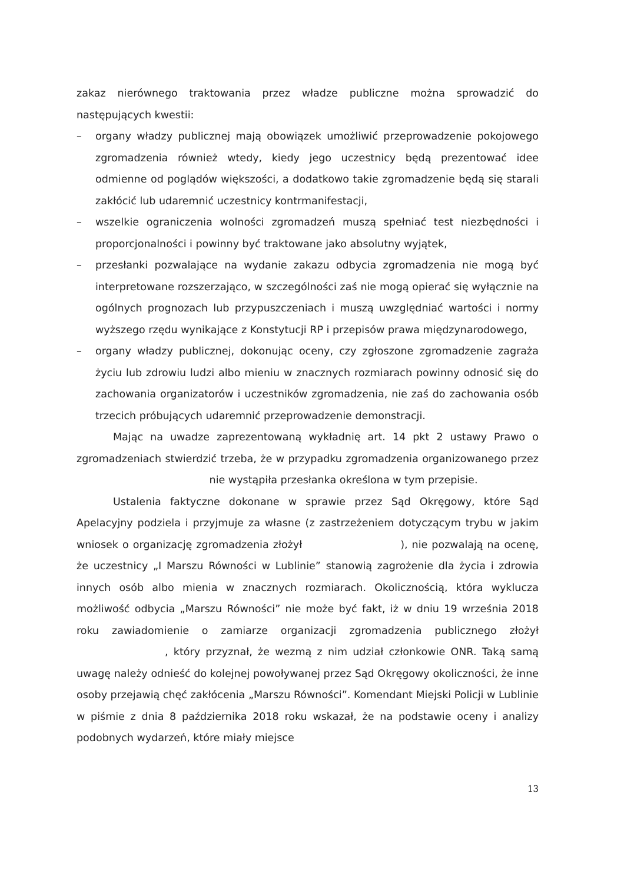zakaz nierównego traktowania przez władze publiczne można sprowadzić do następujących kwestii:
– organy władzy publicznej mają obowiązek umożliwić przeprowadzenie pokojowego zgromadzenia również wtedy, kiedy jego uczestnicy będą prezentować idee odmienne od poglądów większości, a dodatkowo takie zgromadzenie będą się starali zakłócić lub udaremnić uczestnicy kontrmanifestacji,
– wszelkie ograniczenia wolności zgromadzeń muszą spełniać test niezbędności i proporcjonalności i powinny być traktowane jako absolutny wyjątek,
– przesłanki pozwalające na wydanie zakazu odbycia zgromadzenia nie mogą być interpretowane rozszerzająco, w szczególności zaś nie mogą opierać się wyłącznie na ogólnych prognozach lub przypuszczeniach i muszą uwzględniać wartości i normy wyższego rzędu wynikające z Konstytucji RP i przepisów prawa międzynarodowego,
– organy władzy publicznej, dokonując oceny, czy zgłoszone zgromadzenie zagraża życiu lub zdrowiu ludzi albo mieniu w znacznych rozmiarach powinny odnosić się do zachowania organizatorów i uczestników zgromadzenia, nie zaś do zachowania osób trzecich próbujących udaremnić przeprowadzenie demonstracji.
Mając na uwadze zaprezentowaną wykładnię art. 14 pkt 2 ustawy Prawo o zgromadzeniach stwierdzić trzeba, że w przypadku zgromadzenia organizowanego przez nie wystąpiła przesłanka określona w tym przepisie.
Ustalenia faktyczne dokonane w sprawie przez Sąd Okręgowy, które Sąd Apelacyjny podziela i przyjmuje za własne (z zastrzeżeniem dotyczącym trybu w jakim wniosek o organizację zgromadzenia złożył ), nie pozwalają na ocenę, że uczestnicy „I Marszu Równości w Lublinie” stanowią zagrożenie dla życia i zdrowia innych osób albo mienia w znacznych rozmiarach. Okolicznością, która wyklucza możliwość odbycia „Marszu Równości” nie może być fakt, iż w dniu 19 września 2018 roku zawiadomienie o zamiarze organizacji zgromadzenia publicznego złożył , który przyznał, że wezmą z nim udział członkowie ONR. Taką samą uwagę należy odnieść do kolejnej powoływanej przez Sąd Okręgowy okoliczności, że inne osoby przejawią chęć zakłócenia „Marszu Równości”. Komendant Miejski Policji w Lublinie w piśmie z dnia 8 października 2018 roku wskazał, że na podstawie oceny i analizy podobnych wydarzeń, które miały miejsce
13